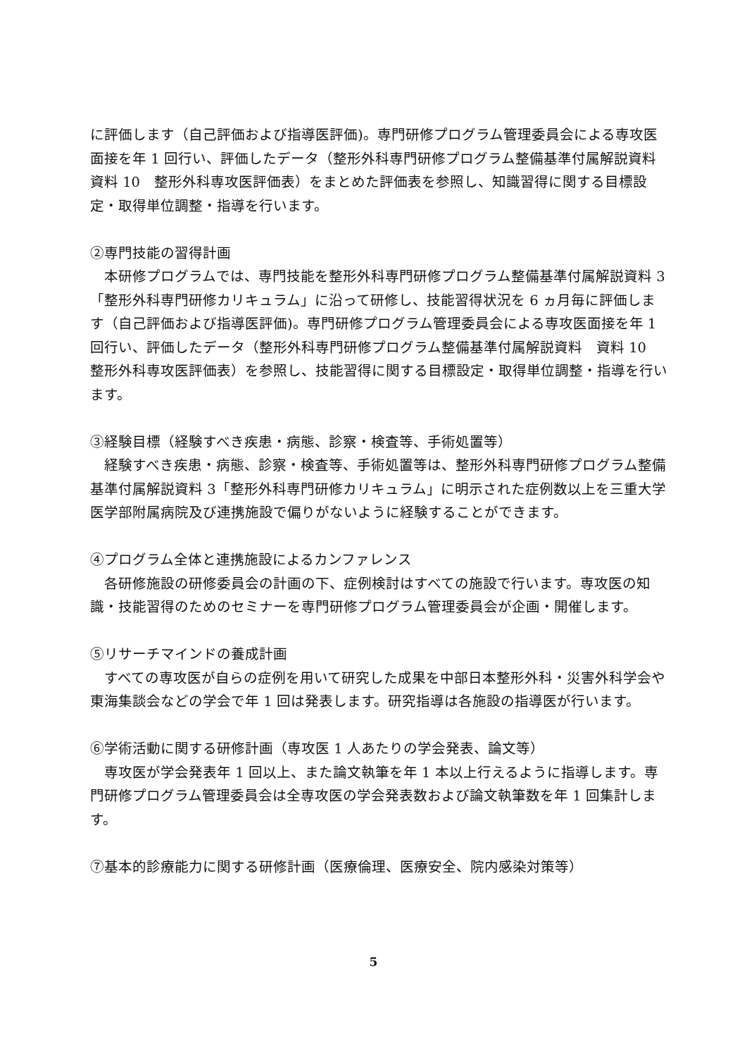に評価します（自己評価および指導医評価)。専門研修プログラム管理委員会による専攻医面接を年 1 回行い、評価したデータ（整形外科専門研修プログラム整備基準付属解説資料　資料 10　整形外科専攻医評価表）をまとめた評価表を参照し、知識習得に関する目標設定・取得単位調整・指導を行います。
②専門技能の習得計画
　本研修プログラムでは、専門技能を整形外科専門研修プログラム整備基準付属解説資料 3「整形外科専門研修カリキュラム」に沿って研修し、技能習得状況を 6 ヵ月毎に評価します（自己評価および指導医評価)。専門研修プログラム管理委員会による専攻医面接を年 1 回行い、評価したデータ（整形外科専門研修プログラム整備基準付属解説資料　資料 10　整形外科専攻医評価表）を参照し、技能習得に関する目標設定・取得単位調整・指導を行います。
③経験目標（経験すべき疾患・病態、診察・検査等、手術処置等）
　経験すべき疾患・病態、診察・検査等、手術処置等は、整形外科専門研修プログラム整備基準付属解説資料 3「整形外科専門研修カリキュラム」に明示された症例数以上を三重大学医学部附属病院及び連携施設で偏りがないように経験することができます。
④プログラム全体と連携施設によるカンファレンス
　各研修施設の研修委員会の計画の下、症例検討はすべての施設で行います。専攻医の知識・技能習得のためのセミナーを専門研修プログラム管理委員会が企画・開催します。
⑤リサーチマインドの養成計画
　すべての専攻医が自らの症例を用いて研究した成果を中部日本整形外科・災害外科学会や東海集談会などの学会で年 1 回は発表します。研究指導は各施設の指導医が行います。
⑥学術活動に関する研修計画（専攻医 1 人あたりの学会発表、論文等）
　専攻医が学会発表年 1 回以上、また論文執筆を年 1 本以上行えるように指導します。専門研修プログラム管理委員会は全専攻医の学会発表数および論文執筆数を年 1 回集計します。
⑦基本的診療能力に関する研修計画（医療倫理、医療安全、院内感染対策等）
5